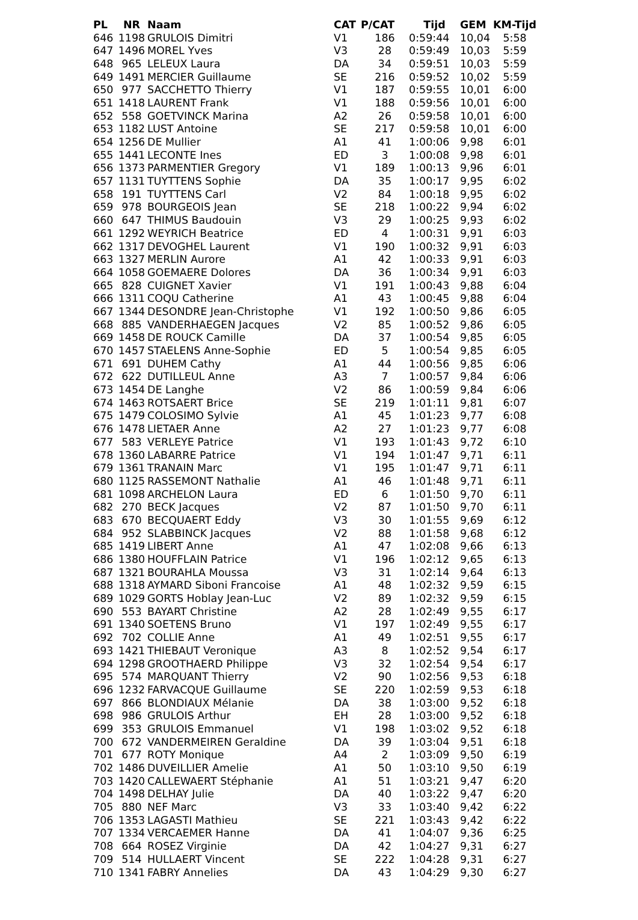| PL | NR | Naam | CAT | P/CAT | Tijd | GEM | KM-Tijd |
| --- | --- | --- | --- | --- | --- | --- | --- |
| 646 | 1198 | GRULOIS Dimitri | V1 | 186 | 0:59:44 | 10,04 | 5:58 |
| 647 | 1496 | MOREL Yves | V3 | 28 | 0:59:49 | 10,03 | 5:59 |
| 648 | 965 | LELEUX Laura | DA | 34 | 0:59:51 | 10,03 | 5:59 |
| 649 | 1491 | MERCIER Guillaume | SE | 216 | 0:59:52 | 10,02 | 5:59 |
| 650 | 977 | SACCHETTO Thierry | V1 | 187 | 0:59:55 | 10,01 | 6:00 |
| 651 | 1418 | LAURENT Frank | V1 | 188 | 0:59:56 | 10,01 | 6:00 |
| 652 | 558 | GOETVINCK Marina | A2 | 26 | 0:59:58 | 10,01 | 6:00 |
| 653 | 1182 | LUST Antoine | SE | 217 | 0:59:58 | 10,01 | 6:00 |
| 654 | 1256 | DE Mullier | A1 | 41 | 1:00:06 | 9,98 | 6:01 |
| 655 | 1441 | LECONTE Ines | ED | 3 | 1:00:08 | 9,98 | 6:01 |
| 656 | 1373 | PARMENTIER Gregory | V1 | 189 | 1:00:13 | 9,96 | 6:01 |
| 657 | 1131 | TUYTTENS Sophie | DA | 35 | 1:00:17 | 9,95 | 6:02 |
| 658 | 191 | TUYTTENS Carl | V2 | 84 | 1:00:18 | 9,95 | 6:02 |
| 659 | 978 | BOURGEOIS Jean | SE | 218 | 1:00:22 | 9,94 | 6:02 |
| 660 | 647 | THIMUS Baudouin | V3 | 29 | 1:00:25 | 9,93 | 6:02 |
| 661 | 1292 | WEYRICH Beatrice | ED | 4 | 1:00:31 | 9,91 | 6:03 |
| 662 | 1317 | DEVOGHEL Laurent | V1 | 190 | 1:00:32 | 9,91 | 6:03 |
| 663 | 1327 | MERLIN Aurore | A1 | 42 | 1:00:33 | 9,91 | 6:03 |
| 664 | 1058 | GOEMAERE Dolores | DA | 36 | 1:00:34 | 9,91 | 6:03 |
| 665 | 828 | CUIGNET Xavier | V1 | 191 | 1:00:43 | 9,88 | 6:04 |
| 666 | 1311 | COQU Catherine | A1 | 43 | 1:00:45 | 9,88 | 6:04 |
| 667 | 1344 | DESONDRE Jean-Christophe | V1 | 192 | 1:00:50 | 9,86 | 6:05 |
| 668 | 885 | VANDERHAEGEN Jacques | V2 | 85 | 1:00:52 | 9,86 | 6:05 |
| 669 | 1458 | DE ROUCK Camille | DA | 37 | 1:00:54 | 9,85 | 6:05 |
| 670 | 1457 | STAELENS Anne-Sophie | ED | 5 | 1:00:54 | 9,85 | 6:05 |
| 671 | 691 | DUHEM Cathy | A1 | 44 | 1:00:56 | 9,85 | 6:06 |
| 672 | 622 | DUTILLEUL Anne | A3 | 7 | 1:00:57 | 9,84 | 6:06 |
| 673 | 1454 | DE Langhe | V2 | 86 | 1:00:59 | 9,84 | 6:06 |
| 674 | 1463 | ROTSAERT Brice | SE | 219 | 1:01:11 | 9,81 | 6:07 |
| 675 | 1479 | COLOSIMO Sylvie | A1 | 45 | 1:01:23 | 9,77 | 6:08 |
| 676 | 1478 | LIETAER Anne | A2 | 27 | 1:01:23 | 9,77 | 6:08 |
| 677 | 583 | VERLEYE Patrice | V1 | 193 | 1:01:43 | 9,72 | 6:10 |
| 678 | 1360 | LABARRE Patrice | V1 | 194 | 1:01:47 | 9,71 | 6:11 |
| 679 | 1361 | TRANAIN Marc | V1 | 195 | 1:01:47 | 9,71 | 6:11 |
| 680 | 1125 | RASSEMONT Nathalie | A1 | 46 | 1:01:48 | 9,71 | 6:11 |
| 681 | 1098 | ARCHELON Laura | ED | 6 | 1:01:50 | 9,70 | 6:11 |
| 682 | 270 | BECK Jacques | V2 | 87 | 1:01:50 | 9,70 | 6:11 |
| 683 | 670 | BECQUAERT Eddy | V3 | 30 | 1:01:55 | 9,69 | 6:12 |
| 684 | 952 | SLABBINCK Jacques | V2 | 88 | 1:01:58 | 9,68 | 6:12 |
| 685 | 1419 | LIBERT Anne | A1 | 47 | 1:02:08 | 9,66 | 6:13 |
| 686 | 1380 | HOUFFLAIN Patrice | V1 | 196 | 1:02:12 | 9,65 | 6:13 |
| 687 | 1321 | BOURAHLA Moussa | V3 | 31 | 1:02:14 | 9,64 | 6:13 |
| 688 | 1318 | AYMARD Siboni Francoise | A1 | 48 | 1:02:32 | 9,59 | 6:15 |
| 689 | 1029 | GORTS Hoblay Jean-Luc | V2 | 89 | 1:02:32 | 9,59 | 6:15 |
| 690 | 553 | BAYART Christine | A2 | 28 | 1:02:49 | 9,55 | 6:17 |
| 691 | 1340 | SOETENS Bruno | V1 | 197 | 1:02:49 | 9,55 | 6:17 |
| 692 | 702 | COLLIE Anne | A1 | 49 | 1:02:51 | 9,55 | 6:17 |
| 693 | 1421 | THIEBAUT Veronique | A3 | 8 | 1:02:52 | 9,54 | 6:17 |
| 694 | 1298 | GROOTHAERD Philippe | V3 | 32 | 1:02:54 | 9,54 | 6:17 |
| 695 | 574 | MARQUANT Thierry | V2 | 90 | 1:02:56 | 9,53 | 6:18 |
| 696 | 1232 | FARVACQUE Guillaume | SE | 220 | 1:02:59 | 9,53 | 6:18 |
| 697 | 866 | BLONDIAUX Mélanie | DA | 38 | 1:03:00 | 9,52 | 6:18 |
| 698 | 986 | GRULOIS Arthur | EH | 28 | 1:03:00 | 9,52 | 6:18 |
| 699 | 353 | GRULOIS Emmanuel | V1 | 198 | 1:03:02 | 9,52 | 6:18 |
| 700 | 672 | VANDERMEIREN Geraldine | DA | 39 | 1:03:04 | 9,51 | 6:18 |
| 701 | 677 | ROTY Monique | A4 | 2 | 1:03:09 | 9,50 | 6:19 |
| 702 | 1486 | DUVEILLIER Amelie | A1 | 50 | 1:03:10 | 9,50 | 6:19 |
| 703 | 1420 | CALLEWAERT Stéphanie | A1 | 51 | 1:03:21 | 9,47 | 6:20 |
| 704 | 1498 | DELHAY Julie | DA | 40 | 1:03:22 | 9,47 | 6:20 |
| 705 | 880 | NEF Marc | V3 | 33 | 1:03:40 | 9,42 | 6:22 |
| 706 | 1353 | LAGASTI Mathieu | SE | 221 | 1:03:43 | 9,42 | 6:22 |
| 707 | 1334 | VERCAEMER Hanne | DA | 41 | 1:04:07 | 9,36 | 6:25 |
| 708 | 664 | ROSEZ Virginie | DA | 42 | 1:04:27 | 9,31 | 6:27 |
| 709 | 514 | HULLAERT Vincent | SE | 222 | 1:04:28 | 9,31 | 6:27 |
| 710 | 1341 | FABRY Annelies | DA | 43 | 1:04:29 | 9,30 | 6:27 |